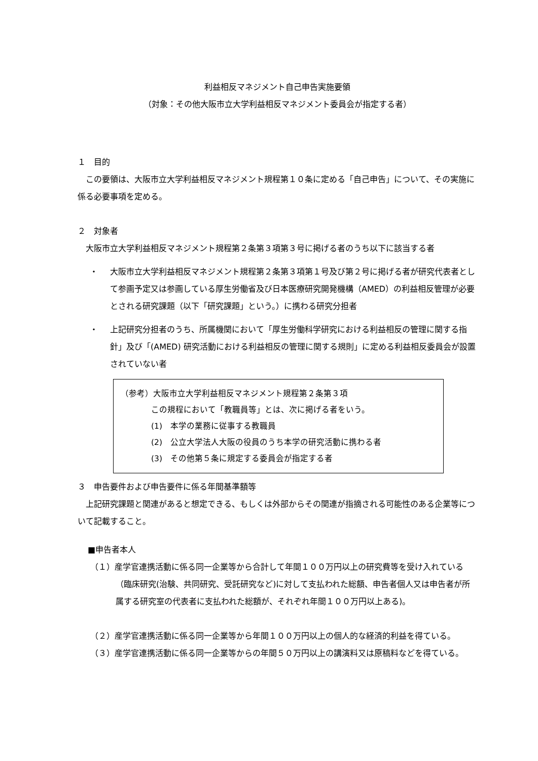利益相反マネジメント自己申告実施要領
（対象：その他大阪市立大学利益相反マネジメント委員会が指定する者）
１　目的
この要領は、大阪市立大学利益相反マネジメント規程第１０条に定める「自己申告」について、その実施に係る必要事項を定める。
２　対象者
大阪市立大学利益相反マネジメント規程第２条第３項第３号に掲げる者のうち以下に該当する者
・ 大阪市立大学利益相反マネジメント規程第２条第３項第１号及び第２号に掲げる者が研究代表者として参画予定又は参画している厚生労働省及び日本医療研究開発機構（AMED）の利益相反管理が必要とされる研究課題（以下「研究課題」という。）に携わる研究分担者
・ 上記研究分担者のうち、所属機関において「厚生労働科学研究における利益相反の管理に関する指針」及び「(AMED) 研究活動における利益相反の管理に関する規則」に定める利益相反委員会が設置されていない者
（参考）大阪市立大学利益相反マネジメント規程第２条第３項
この規程において「教職員等」とは、次に掲げる者をいう。
(1)　本学の業務に従事する教職員
(2)　公立大学法人大阪の役員のうち本学の研究活動に携わる者
(3)　その他第５条に規定する委員会が指定する者
３　申告要件および申告要件に係る年間基準額等
上記研究課題と関連があると想定できる、もしくは外部からその関連が指摘される可能性のある企業等について記載すること。
■申告者本人
（１）産学官連携活動に係る同一企業等から合計して年間１００万円以上の研究費等を受け入れている（臨床研究(治験、共同研究、受託研究など)に対して支払われた総額、申告者個人又は申告者が所属する研究室の代表者に支払われた総額が、それぞれ年間１００万円以上ある)。
（２）産学官連携活動に係る同一企業等から年間１００万円以上の個人的な経済的利益を得ている。
（３）産学官連携活動に係る同一企業等からの年間５０万円以上の講演料又は原稿料などを得ている。